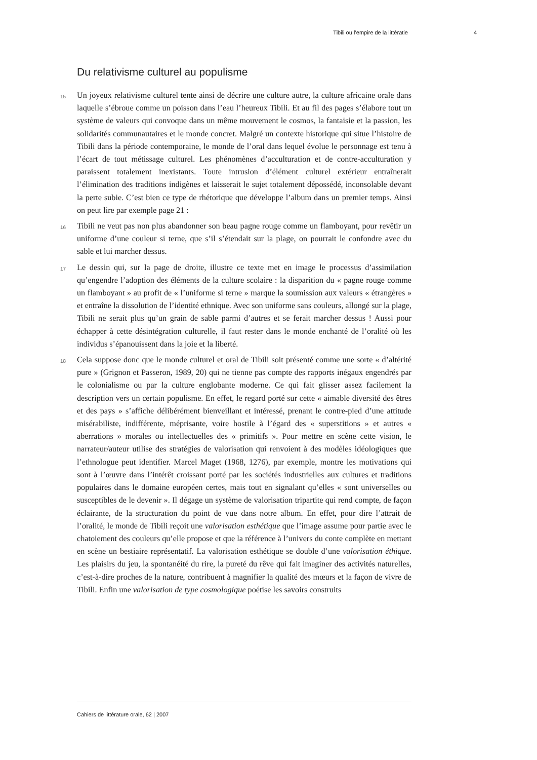Tibili ou l’empire de la littératie 4
Du relativisme culturel au populisme
15 Un joyeux relativisme culturel tente ainsi de décrire une culture autre, la culture africaine orale dans laquelle s’ébroue comme un poisson dans l’eau l’heureux Tibili. Et au fil des pages s’élabore tout un système de valeurs qui convoque dans un même mouvement le cosmos, la fantaisie et la passion, les solidarités communautaires et le monde concret. Malgré un contexte historique qui situe l’histoire de Tibili dans la période contemporaine, le monde de l’oral dans lequel évolue le personnage est tenu à l’écart de tout métissage culturel. Les phénomènes d’acculturation et de contre-acculturation y paraissent totalement inexistants. Toute intrusion d’élément culturel extérieur entraînerait l’élimination des traditions indigènes et laisserait le sujet totalement dépossédé, inconsolable devant la perte subie. C’est bien ce type de rhétorique que développe l’album dans un premier temps. Ainsi on peut lire par exemple page 21 :
16 Tibili ne veut pas non plus abandonner son beau pagne rouge comme un flamboyant, pour revêtir un uniforme d’une couleur si terne, que s’il s’étendait sur la plage, on pourrait le confondre avec du sable et lui marcher dessus.
17 Le dessin qui, sur la page de droite, illustre ce texte met en image le processus d’assimilation qu’engendre l’adoption des éléments de la culture scolaire : la disparition du « pagne rouge comme un flamboyant » au profit de « l’uniforme si terne » marque la soumission aux valeurs « étrangères » et entraîne la dissolution de l’identité ethnique. Avec son uniforme sans couleurs, allongé sur la plage, Tibili ne serait plus qu’un grain de sable parmi d’autres et se ferait marcher dessus ! Aussi pour échapper à cette désintégration culturelle, il faut rester dans le monde enchanté de l’oralité où les individus s’épanouissent dans la joie et la liberté.
18 Cela suppose donc que le monde culturel et oral de Tibili soit présenté comme une sorte « d’altérité pure » (Grignon et Passeron, 1989, 20) qui ne tienne pas compte des rapports inégaux engendrés par le colonialisme ou par la culture englobante moderne. Ce qui fait glisser assez facilement la description vers un certain populisme. En effet, le regard porté sur cette « aimable diversité des êtres et des pays » s’affiche délibérément bienveillant et intéressé, prenant le contre-pied d’une attitude misérabiliste, indifférente, méprisante, voire hostile à l’égard des « superstitions » et autres « aberrations » morales ou intellectuelles des « primitifs ». Pour mettre en scène cette vision, le narrateur/auteur utilise des stratégies de valorisation qui renvoient à des modèles idéologiques que l’ethnologue peut identifier. Marcel Maget (1968, 1276), par exemple, montre les motivations qui sont à l’œuvre dans l’intérêt croissant porté par les sociétés industrielles aux cultures et traditions populaires dans le domaine européen certes, mais tout en signalant qu’elles « sont universelles ou susceptibles de le devenir ». Il dégage un système de valorisation tripartite qui rend compte, de façon éclairante, de la structuration du point de vue dans notre album. En effet, pour dire l’attrait de l’oralité, le monde de Tibili reçoit une valorisation esthétique que l’image assume pour partie avec le chatoiement des couleurs qu’elle propose et que la référence à l’univers du conte complète en mettant en scène un bestiaire représentatif. La valorisation esthétique se double d’une valorisation éthique. Les plaisirs du jeu, la spontanéité du rire, la pureté du rêve qui fait imaginer des activités naturelles, c’est-à-dire proches de la nature, contribuent à magnifier la qualité des mœurs et la façon de vivre de Tibili. Enfin une valorisation de type cosmologique poétise les savoirs construits
Cahiers de littérature orale, 62 | 2007